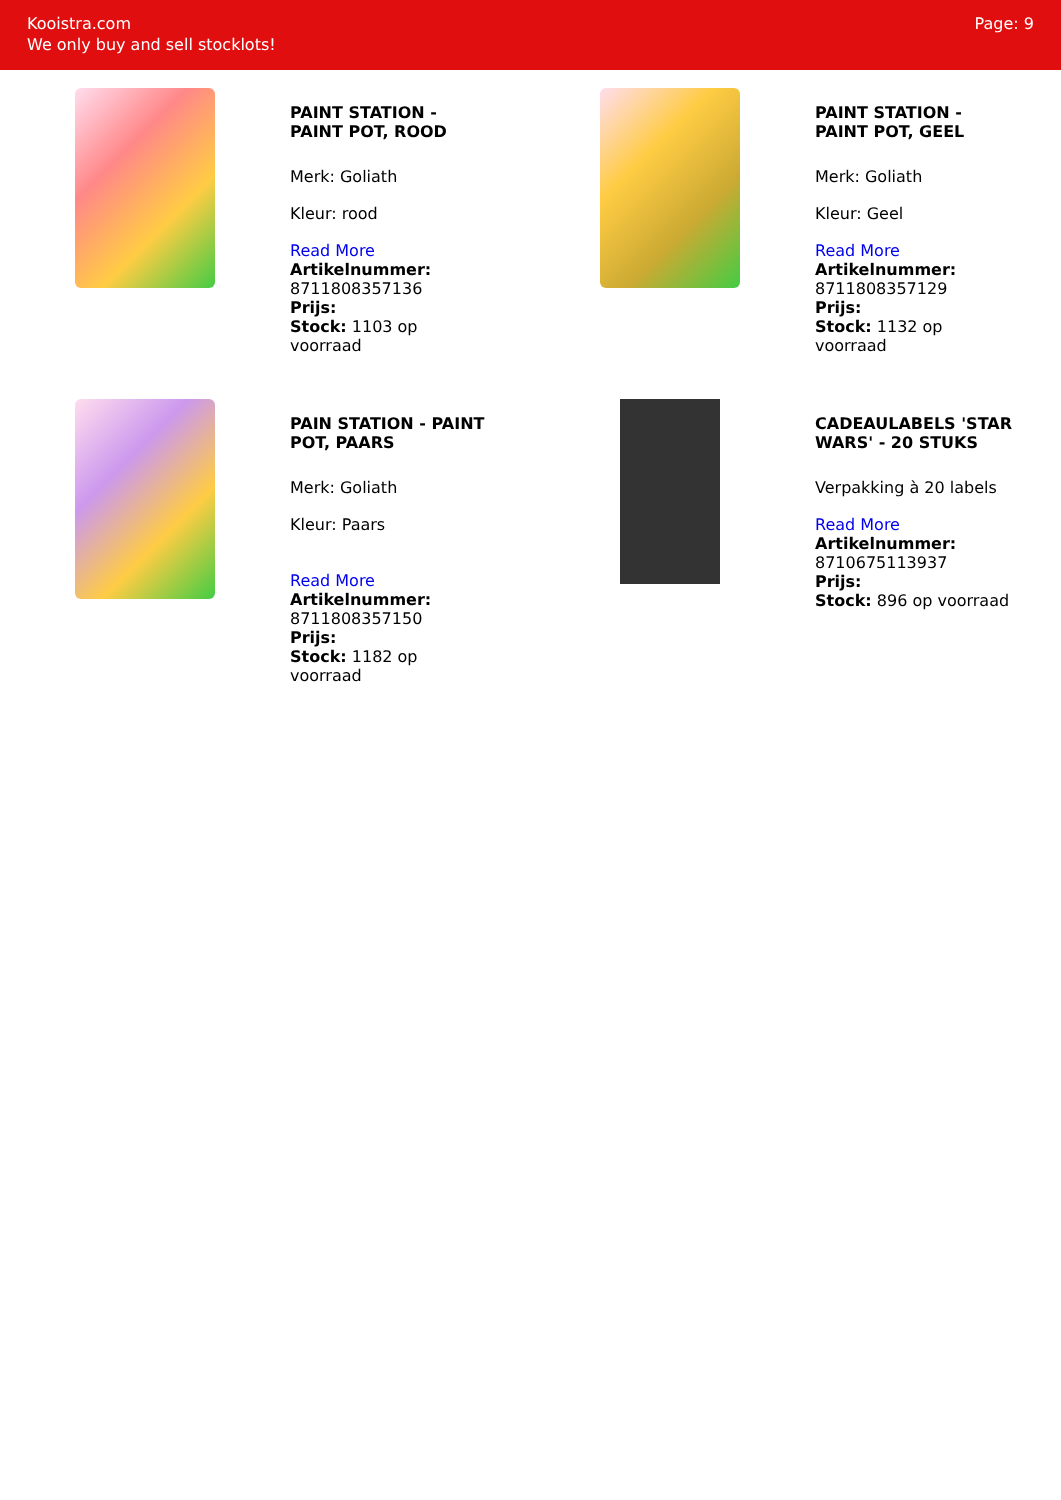Kooistra.com
We only buy and sell stocklots!
Page: 9
PAINT STATION - PAINT POT, ROOD
Merk: Goliath
Kleur: rood
Read More
Artikelnummer: 8711808357136
Prijs:
Stock: 1103 op voorraad
PAINT STATION - PAINT POT, GEEL
Merk: Goliath
Kleur: Geel
Read More
Artikelnummer: 8711808357129
Prijs:
Stock: 1132 op voorraad
PAIN STATION - PAINT POT, PAARS
Merk: Goliath
Kleur: Paars
Read More
Artikelnummer: 8711808357150
Prijs:
Stock: 1182 op voorraad
CADEAULABELS 'STAR WARS' - 20 STUKS
Verpakking à 20 labels
Read More
Artikelnummer: 8710675113937
Prijs:
Stock: 896 op voorraad